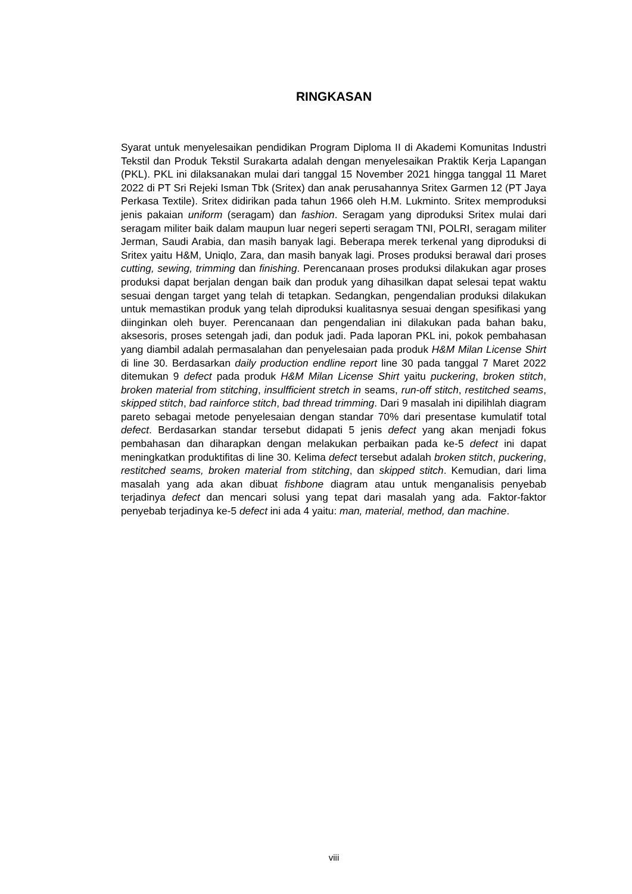RINGKASAN
Syarat untuk menyelesaikan pendidikan Program Diploma II di Akademi Komunitas Industri Tekstil dan Produk Tekstil Surakarta adalah dengan menyelesaikan Praktik Kerja Lapangan (PKL). PKL ini dilaksanakan mulai dari tanggal 15 November 2021 hingga tanggal 11 Maret 2022 di PT Sri Rejeki Isman Tbk (Sritex) dan anak perusahannya Sritex Garmen 12 (PT Jaya Perkasa Textile). Sritex didirikan pada tahun 1966 oleh H.M. Lukminto. Sritex memproduksi jenis pakaian uniform (seragam) dan fashion. Seragam yang diproduksi Sritex mulai dari seragam militer baik dalam maupun luar negeri seperti seragam TNI, POLRI, seragam militer Jerman, Saudi Arabia, dan masih banyak lagi. Beberapa merek terkenal yang diproduksi di Sritex yaitu H&M, Uniqlo, Zara, dan masih banyak lagi. Proses produksi berawal dari proses cutting, sewing, trimming dan finishing. Perencanaan proses produksi dilakukan agar proses produksi dapat berjalan dengan baik dan produk yang dihasilkan dapat selesai tepat waktu sesuai dengan target yang telah di tetapkan. Sedangkan, pengendalian produksi dilakukan untuk memastikan produk yang telah diproduksi kualitasnya sesuai dengan spesifikasi yang diinginkan oleh buyer. Perencanaan dan pengendalian ini dilakukan pada bahan baku, aksesoris, proses setengah jadi, dan poduk jadi. Pada laporan PKL ini, pokok pembahasan yang diambil adalah permasalahan dan penyelesaian pada produk H&M Milan License Shirt di line 30. Berdasarkan daily production endline report line 30 pada tanggal 7 Maret 2022 ditemukan 9 defect pada produk H&M Milan License Shirt yaitu puckering, broken stitch, broken material from stitching, insulfficient stretch in seams, run-off stitch, restitched seams, skipped stitch, bad rainforce stitch, bad thread trimming. Dari 9 masalah ini dipilihlah diagram pareto sebagai metode penyelesaian dengan standar 70% dari presentase kumulatif total defect. Berdasarkan standar tersebut didapati 5 jenis defect yang akan menjadi fokus pembahasan dan diharapkan dengan melakukan perbaikan pada ke-5 defect ini dapat meningkatkan produktifitas di line 30. Kelima defect tersebut adalah broken stitch, puckering, restitched seams, broken material from stitching, dan skipped stitch. Kemudian, dari lima masalah yang ada akan dibuat fishbone diagram atau untuk menganalisis penyebab terjadinya defect dan mencari solusi yang tepat dari masalah yang ada. Faktor-faktor penyebab terjadinya ke-5 defect ini ada 4 yaitu: man, material, method, dan machine.
viii